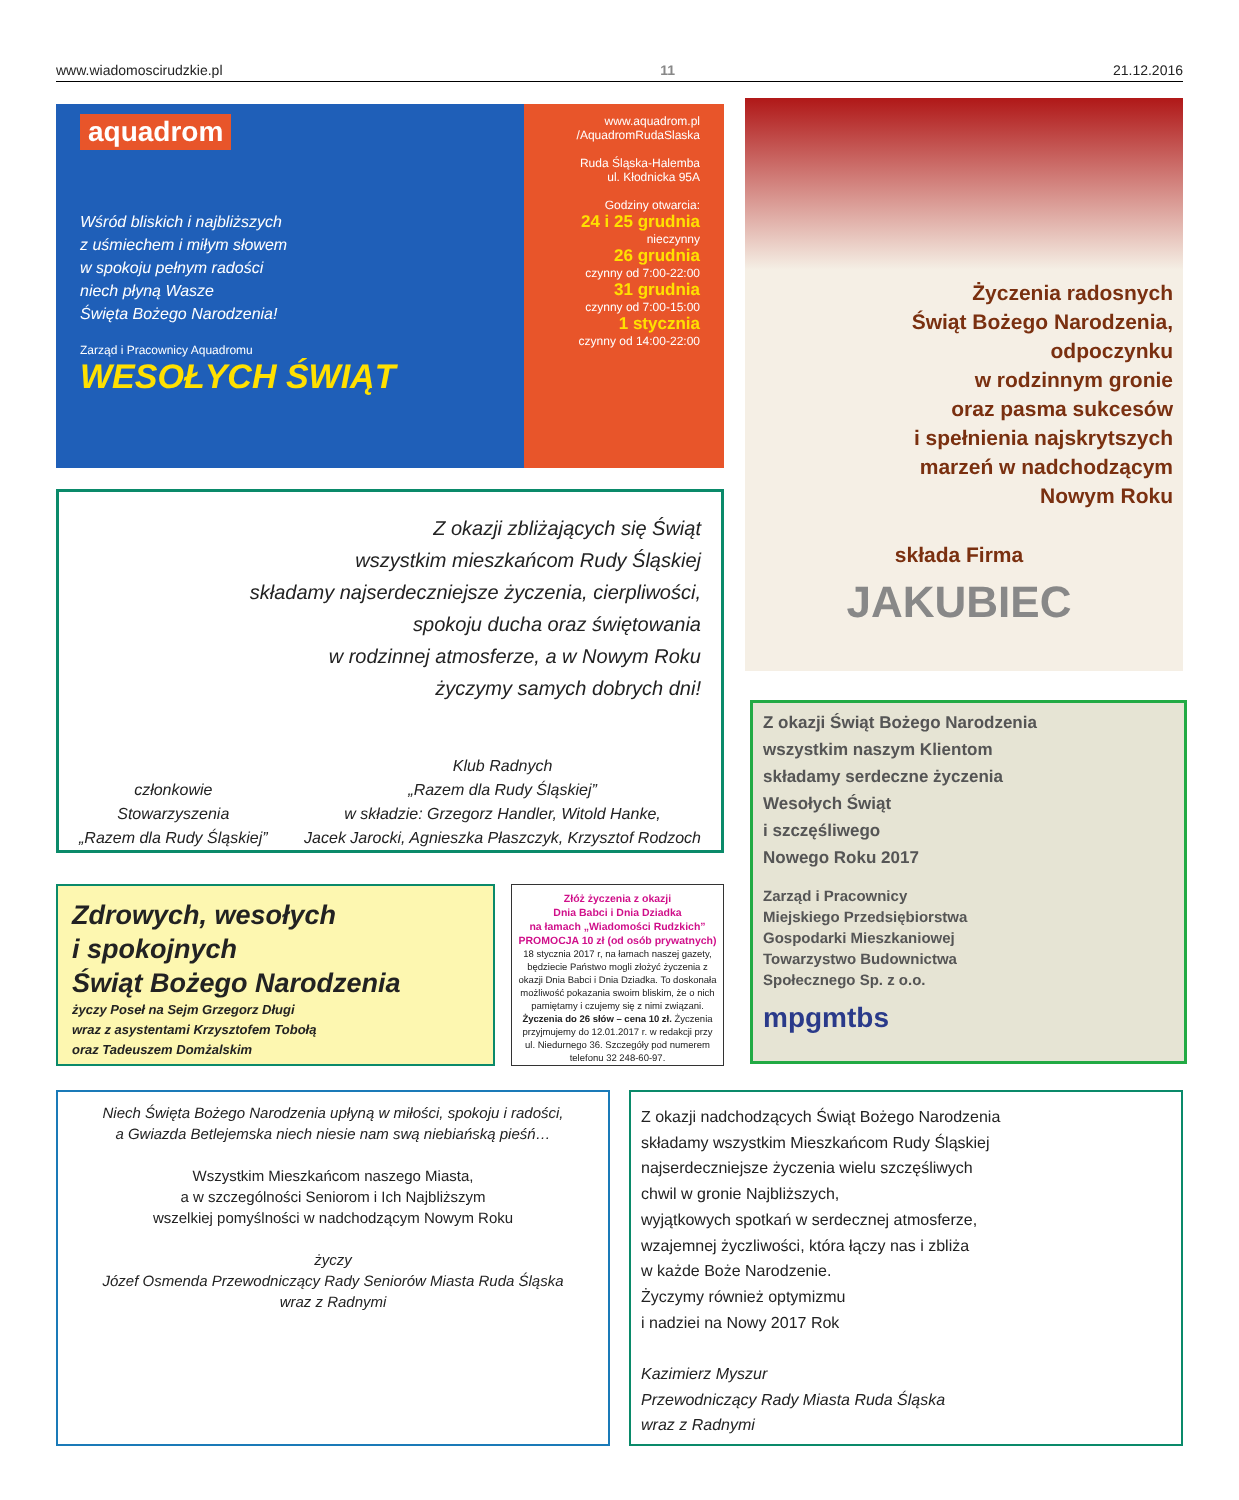www.wiadomoscirudzkie.pl 11 21.12.2016
aquadrom
www.aquadrom.pl
/AquadromRudaSlaska
Ruda Śląska-Halemba
ul. Kłodnicka 95A
Godziny otwarcia:
24 i 25 grudnia
nieczynny
26 grudnia
czynny od 7:00-22:00
31 grudnia
czynny od 7:00-15:00
1 stycznia
czynny od 14:00-22:00
Wśród bliskich i najbliższych
z uśmiechem i miłym słowem
w spokoju pełnym radości
niech płyną Wasze
Święta Bożego Narodzenia!
Zarząd i Pracownicy Aquadromu
WESOŁYCH ŚWIĄT
Życzenia radosnych
Świąt Bożego Narodzenia,
odpoczynku
w rodzinnym gronie
oraz pasma sukcesów
i spełnienia najskrytszych
marzeń w nadchodzącym
Nowym Roku
składa Firma
JAKUBIEC
Z okazji zbliżających się Świąt
wszystkim mieszkańcom Rudy Śląskiej
składamy najserdeczniejsze życzenia, cierpliwości,
spokoju ducha oraz świętowania
w rodzinnej atmosferze, a w Nowym Roku
życzymy samych dobrych dni!
członkowie
Stowarzyszenia
„Razem dla Rudy Śląskiej”
Klub Radnych
„Razem dla Rudy Śląskiej”
w składzie: Grzegorz Handler, Witold Hanke,
Jacek Jarocki, Agnieszka Płaszczyk, Krzysztof Rodzoch
Z okazji Świąt Bożego Narodzenia
wszystkim naszym Klientom
składamy serdeczne życzenia
Wesołych Świąt
i szczęśliwego
Nowego Roku 2017
Zarząd i Pracownicy
Miejskiego Przedsiębiorstwa
Gospodarki Mieszkaniowej
Towarzystwo Budownictwa
Społecznego Sp. z o.o.
mpgmtbs
Zdrowych, wesołych
i spokojnych
Świąt Bożego Narodzenia
życzy Poseł na Sejm Grzegorz Długi
wraz z asystentami Krzysztofem Tobołą
oraz Tadeuszem Domżalskim
Złóż życzenia z okazji
Dnia Babci i Dnia Dziadka
na łamach „Wiadomości Rudzkich”
PROMOCJA 10 zł (od osób prywatnych)
18 stycznia 2017 r, na łamach naszej gazety, będziecie Państwo mogli złożyć życzenia z okazji Dnia Babci i Dnia Dziadka. To doskonała możliwość pokazania swoim bliskim, że o nich pamiętamy i czujemy się z nimi związani. Życzenia do 26 słów – cena 10 zł. Życzenia przyjmujemy do 12.01.2017 r. w redakcji przy ul. Niedurnego 36. Szczegóły pod numerem telefonu 32 248-60-97.
Niech Święta Bożego Narodzenia upłyną w miłości, spokoju i radości,
a Gwiazda Betlejemska niech niesie nam swą niebiańską pieśń…
Wszystkim Mieszkańcom naszego Miasta,
a w szczególności Seniorom i Ich Najbliższym
wszelkiej pomyślności w nadchodzącym Nowym Roku
życzy
Józef Osmenda Przewodniczący Rady Seniorów Miasta Ruda Śląska
wraz z Radnymi
Z okazji nadchodzących Świąt Bożego Narodzenia
składamy wszystkim Mieszkańcom Rudy Śląskiej
najserdeczniejsze życzenia wielu szczęśliwych
chwil w gronie Najbliższych,
wyjątkowych spotkań w serdecznej atmosferze,
wzajemnej życzliwości, która łączy nas i zbliża
w każde Boże Narodzenie.
Życzymy również optymizmu
i nadziei na Nowy 2017 Rok
Kazimierz Myszur
Przewodniczący Rady Miasta Ruda Śląska
wraz z Radnymi